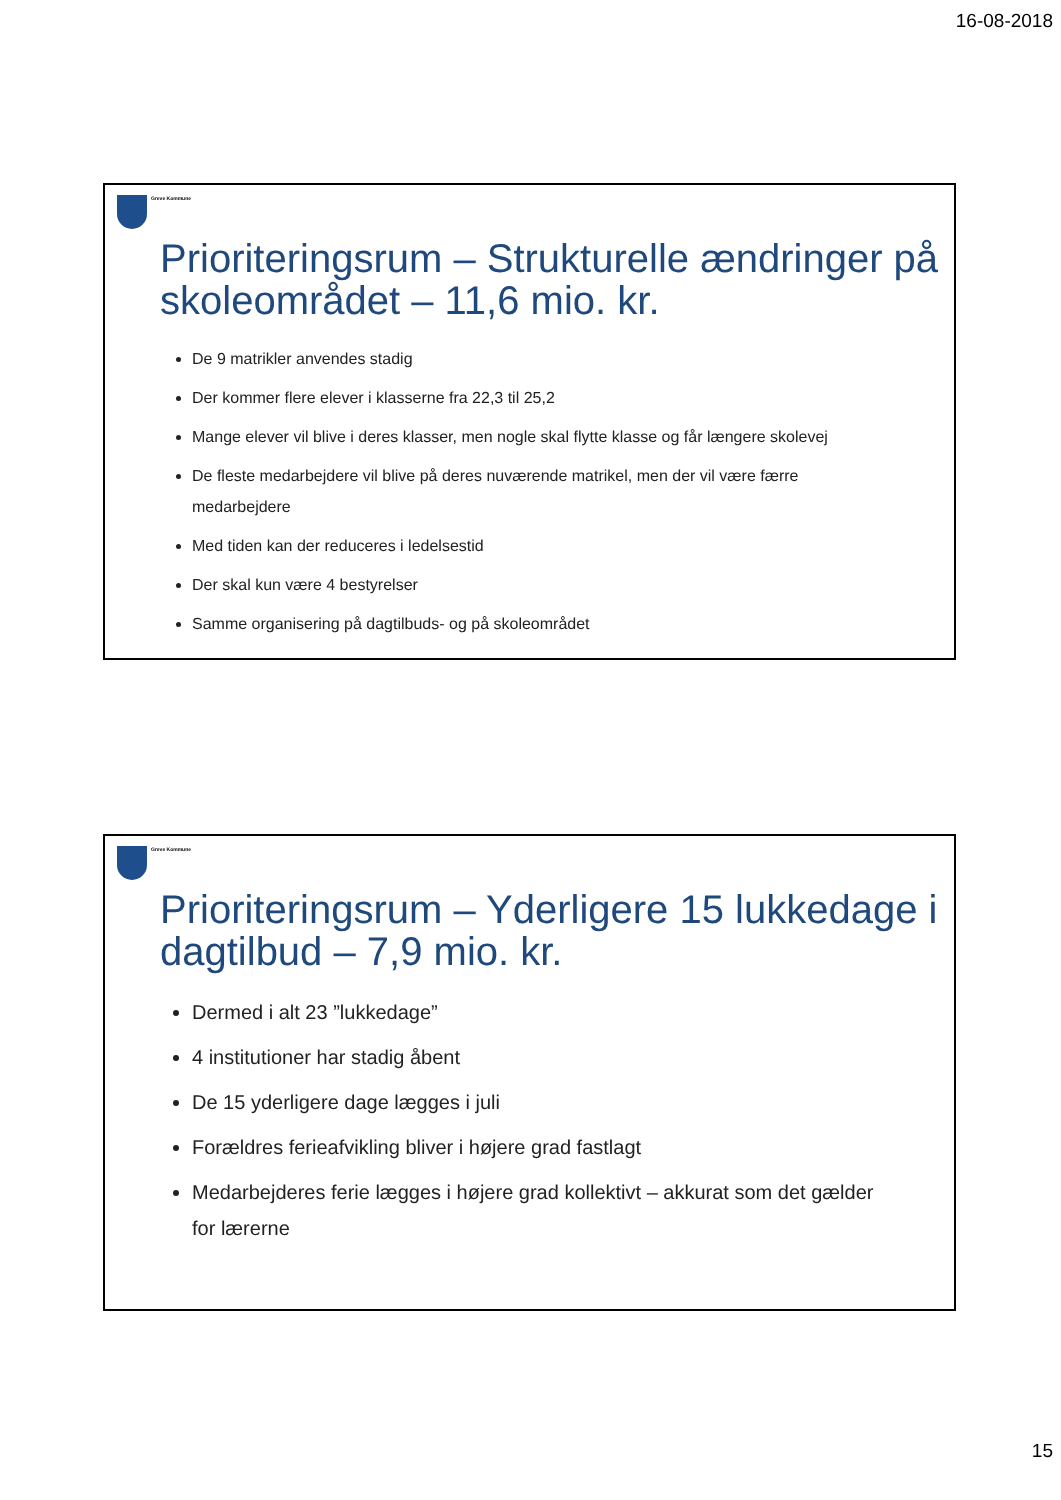16-08-2018
Greve Kommune
Prioriteringsrum – Strukturelle ændringer på skoleområdet – 11,6 mio. kr.
De 9 matrikler anvendes stadig
Der kommer flere elever i klasserne fra 22,3 til 25,2
Mange elever vil blive i deres klasser, men nogle skal flytte klasse og får længere skolevej
De fleste medarbejdere vil blive på deres nuværende matrikel, men der vil være færre medarbejdere
Med tiden kan der reduceres i ledelsestid
Der skal kun være 4 bestyrelser
Samme organisering på dagtilbuds- og på skoleområdet
Greve Kommune
Prioriteringsrum – Yderligere 15 lukkedage i dagtilbud – 7,9 mio. kr.
Dermed i alt 23 ”lukkedage”
4 institutioner har stadig åbent
De 15 yderligere dage lægges i juli
Forældres ferieafvikling bliver i højere grad fastlagt
Medarbejderes ferie lægges i højere grad kollektivt – akkurat som det gælder for lærerne
15